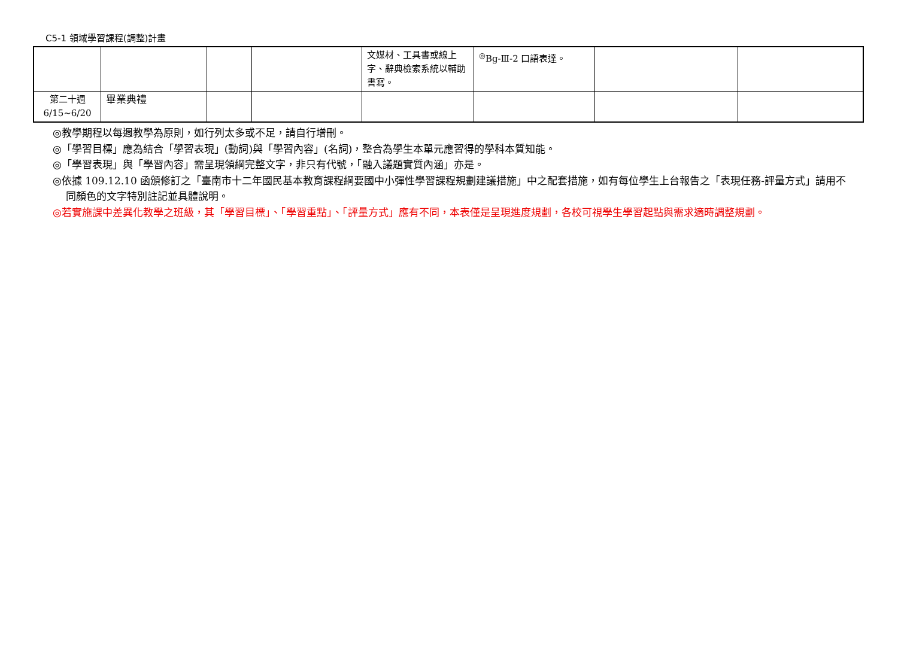C5-1 領域學習課程(調整)計畫
| | | | | 文媒材、工具書或線上字、辭典檢索系統以輔助書寫。 | <sup>◎</sup>Bg-Ⅲ-2 口語表達。 | | |
| 第二十週 6/15~6/20 | 畢業典禮 | | | | | | |
◎教學期程以每週教學為原則，如行列太多或不足，請自行增刪。
◎「學習目標」應為結合「學習表現」(動詞)與「學習內容」(名詞)，整合為學生本單元應習得的學科本質知能。
◎「學習表現」與「學習內容」需呈現領綱完整文字，非只有代號，「融入議題實質內涵」亦是。
◎依據 109.12.10 函頒修訂之「臺南市十二年國民基本教育課程綱要國中小彈性學習課程規劃建議措施」中之配套措施，如有每位學生上台報告之「表現任務-評量方式」請用不同顏色的文字特別註記並具體說明。
◎若實施課中差異化教學之班級，其「學習目標」、「學習重點」、「評量方式」應有不同，本表僅是呈現進度規劃，各校可視學生學習起點與需求適時調整規劃。